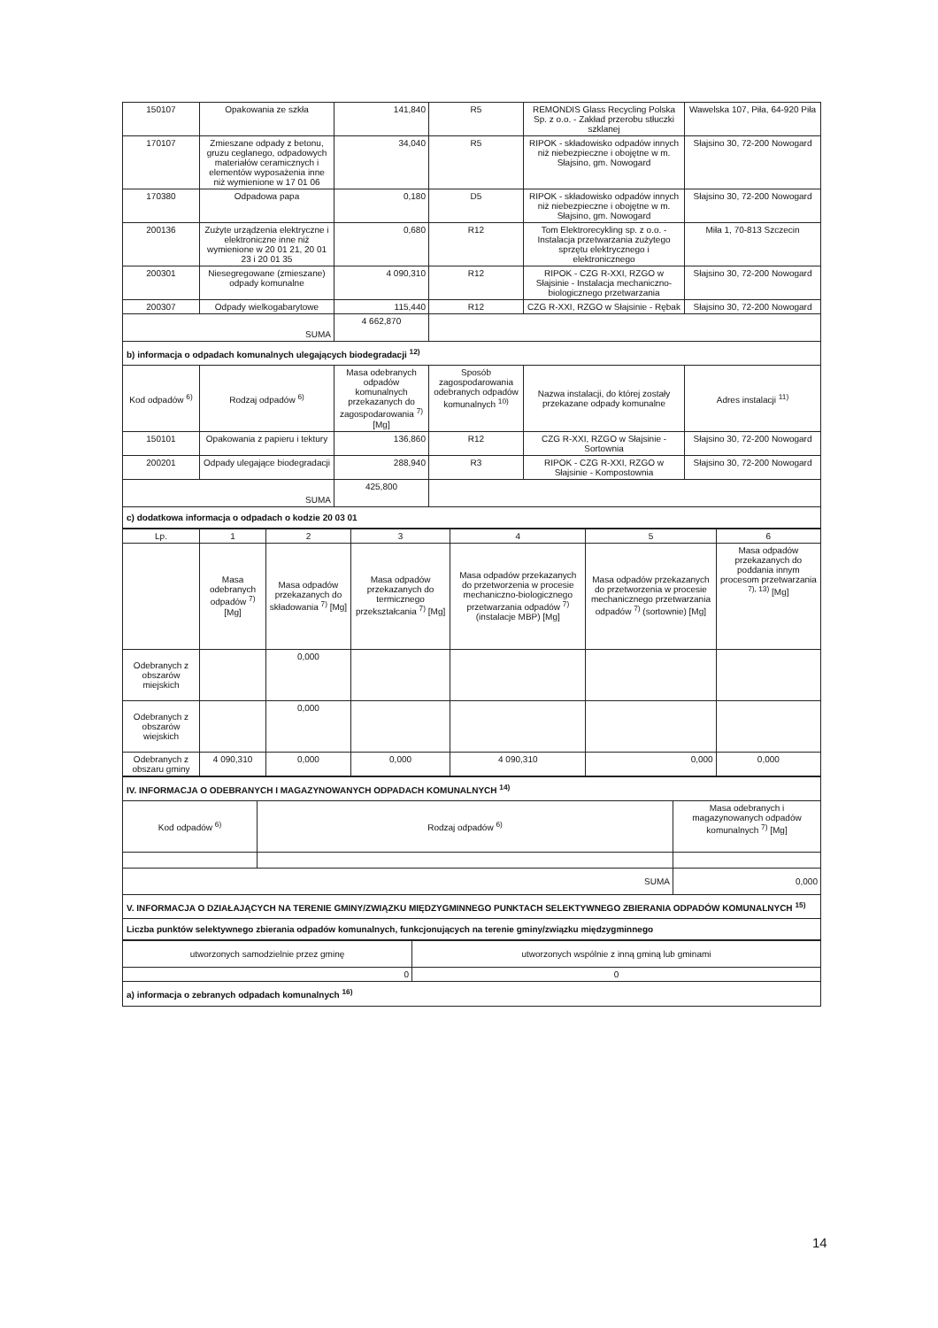| 150107 | Opakowania ze szkła | 141,840 | R5 | REMONDIS Glass Recycling Polska Sp. z o.o. - Zakład przerobu stłuczki szklanej | Wawelska 107, Piła, 64-920 Piła |
| 170107 | Zmieszane odpady z betonu, gruzu ceglanego, odpadowych materiałów ceramicznych i elementów wyposażenia inne niż wymienione w 17 01 06 | 34,040 | R5 | RIPOK - składowisko odpadów innych niż niebezpieczne i obojętne w m. Słajsino, gm. Nowogard | Słajsino 30, 72-200 Nowogard |
| 170380 | Odpadowa papa | 0,180 | D5 | RIPOK - składowisko odpadów innych niż niebezpieczne i obojętne w m. Słajsino, gm. Nowogard | Słajsino 30, 72-200 Nowogard |
| 200136 | Zużyte urządzenia elektryczne i elektroniczne inne niż wymienione w 20 01 21, 20 01 23 i 20 01 35 | 0,680 | R12 | Tom Elektrorecykling sp. z o.o. - Instalacja przetwarzania zużytego sprzętu elektrycznego i elektronicznego | Miła 1, 70-813 Szczecin |
| 200301 | Niesegregowane (zmieszane) odpady komunalne | 4 090,310 | R12 | RIPOK - CZG R-XXI, RZGO w Słajsinie - Instalacja mechaniczno-biologicznego przetwarzania | Słajsino 30, 72-200 Nowogard |
| 200307 | Odpady wielkogabarytowe | 115,440 | R12 | CZG R-XXI, RZGO w Słajsinie - Rębak | Słajsino 30, 72-200 Nowogard |
| SUMA | | 4 662,870 | | | |
| b) informacja o odpadach komunalnych ulegających biodegradacji <sup>12)</sup> | | | | | |
| Kod odpadów <sup>6)</sup> | Rodzaj odpadów <sup>6)</sup> | Masa odebranych odpadów komunalnych przekazanych do zagospodarowania <sup>7)</sup> [Mg] | Sposób zagospodarowania odebranych odpadów komunalnych <sup>10)</sup> | Nazwa instalacji, do której zostały przekazane odpady komunalne | Adres instalacji <sup>11)</sup> |
| 150101 | Opakowania z papieru i tektury | 136,860 | R12 | CZG R-XXI, RZGO w Słajsinie - Sortownia | Słajsino 30, 72-200 Nowogard |
| 200201 | Odpady ulegające biodegradacji | 288,940 | R3 | RIPOK - CZG R-XXI, RZGO w Słajsinie - Kompostownia | Słajsino 30, 72-200 Nowogard |
| SUMA | | 425,800 | | | |
| c) dodatkowa informacja o odpadach o kodzie 20 03 01 | | | | | |
| Lp. | 1 | 2 | 3 | 4 | 5 | 6 |
| --- | --- | --- | --- | --- | --- | --- |
| | Masa odebranych odpadów <sup>7)</sup> [Mg] | Masa odpadów przekazanych do składowania <sup>7)</sup> [Mg] | Masa odpadów przekazanych do termicznego przekształcania <sup>7)</sup> [Mg] | Masa odpadów przekazanych do przetworzenia w procesie mechaniczno-biologicznego przetwarzania odpadów <sup>7)</sup> (instalacje MBP) [Mg] | Masa odpadów przekazanych do przetworzenia w procesie mechanicznego przetwarzania odpadów <sup>7)</sup> (sortownie) [Mg] | Masa odpadów przekazanych do poddania innym procesom przetwarzania <sup>7), 13)</sup> [Mg] |
| Odebranych z obszarów miejskich | | 0,000 | | | | |
| Odebranych z obszarów wiejskich | | 0,000 | | | | |
| Odebranych z obszaru gminy | 4 090,310 | 0,000 | 0,000 | 4 090,310 | 0,000 | 0,000 |
| IV. INFORMACJA O ODEBRANYCH I MAGAZYNOWANYCH ODPADACH KOMUNALNYCH <sup>14)</sup> | | |
| Kod odpadów <sup>6)</sup> | Rodzaj odpadów <sup>6)</sup> | Masa odebranych i magazynowanych odpadów komunalnych <sup>7)</sup> [Mg] |
| SUMA | | 0,000 |
| V. INFORMACJA O DZIAŁAJĄCYCH NA TERENIE GMINY/ZWIĄZKU MIĘDZYGMINNEGO PUNKTACH SELEKTYWNEGO ZBIERANIA ODPADÓW KOMUNALNYCH <sup>15)</sup> | | |
| Liczba punktów selektywnego zbierania odpadów komunalnych, funkcjonujących na terenie gminy/związku międzygminnego | | |
| utworzonych samodzielnie przez gminę | utworzonych wspólnie z inną gminą lub gminami |
| 0 | 0 |
| a) informacja o zebranych odpadach komunalnych <sup>16)</sup> | |
14